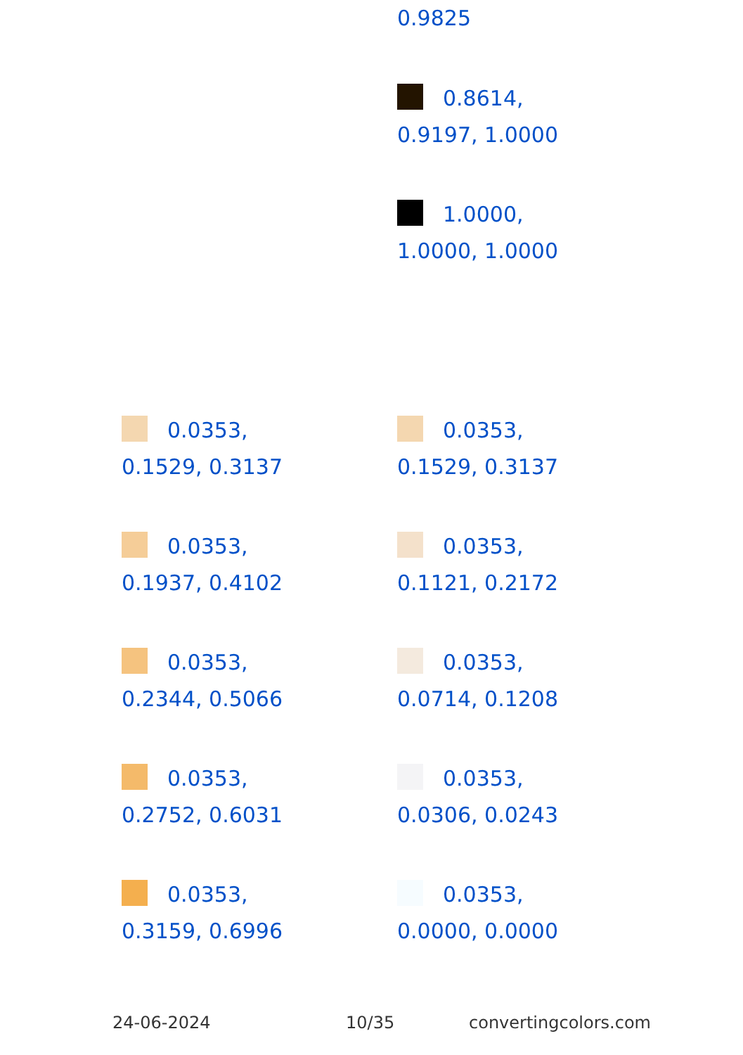0.9825
0.8614, 0.9197, 1.0000
1.0000, 1.0000, 1.0000
0.0353, 0.1529, 0.3137
0.0353, 0.1529, 0.3137
0.0353, 0.1937, 0.4102
0.0353, 0.1121, 0.2172
0.0353, 0.2344, 0.5066
0.0353, 0.0714, 0.1208
0.0353, 0.2752, 0.6031
0.0353, 0.0306, 0.0243
0.0353, 0.3159, 0.6996
0.0353, 0.0000, 0.0000
24-06-2024 10/35 convertingcolors.com